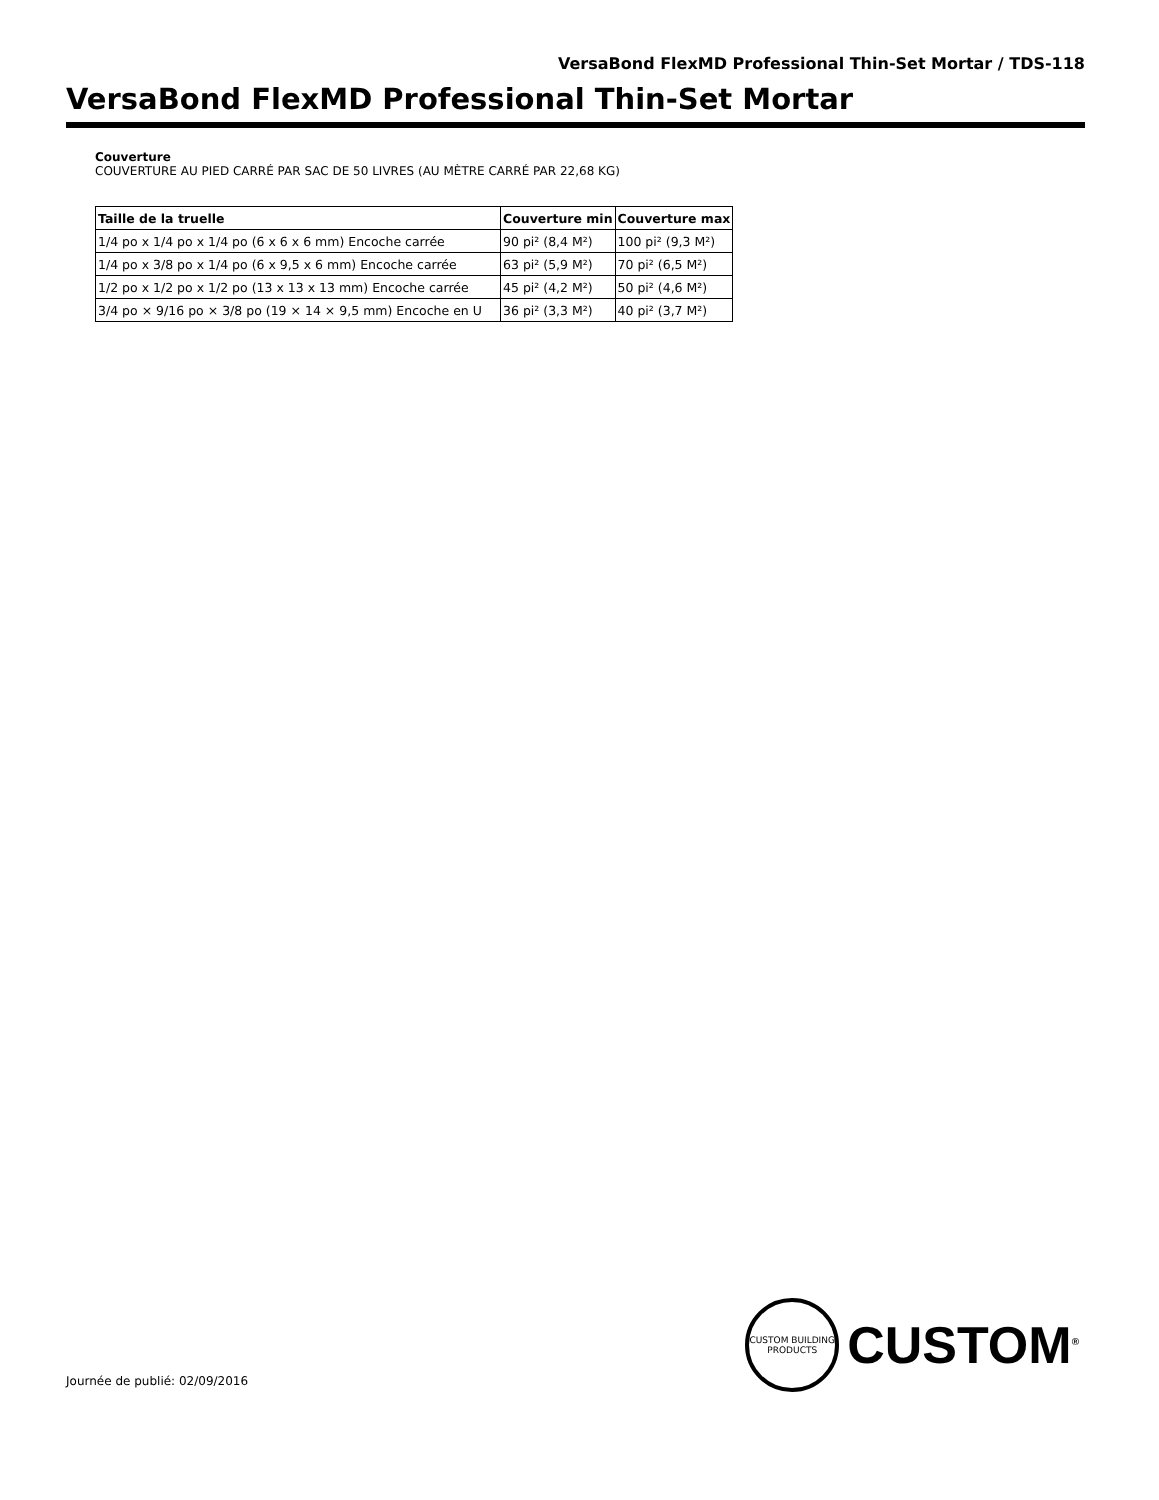VersaBond FlexMD Professional Thin-Set Mortar / TDS-118
VersaBond FlexMD Professional Thin-Set Mortar
Couverture
COUVERTURE AU PIED CARRÉ PAR SAC DE 50 LIVRES (AU MÈTRE CARRÉ PAR 22,68 KG)
| Taille de la truelle | Couverture min | Couverture max |
| --- | --- | --- |
| 1/4 po x 1/4 po x 1/4 po (6 x 6 x 6 mm) Encoche carrée | 90 pi² (8,4 M²) | 100 pi² (9,3 M²) |
| 1/4 po x 3/8 po x 1/4 po (6 x 9,5 x 6 mm) Encoche carrée | 63 pi² (5,9 M²) | 70 pi² (6,5 M²) |
| 1/2 po x 1/2 po x 1/2 po (13 x 13 x 13 mm) Encoche carrée | 45 pi² (4,2 M²) | 50 pi² (4,6 M²) |
| 3/4 po × 9/16 po × 3/8 po (19 × 14 × 9,5 mm) Encoche en U | 36 pi² (3,3 M²) | 40 pi² (3,7 M²) |
CUSTOM BUILDING PRODUCTS
CUSTOM<sup>®</sup>
Journée de publié: 02/09/2016